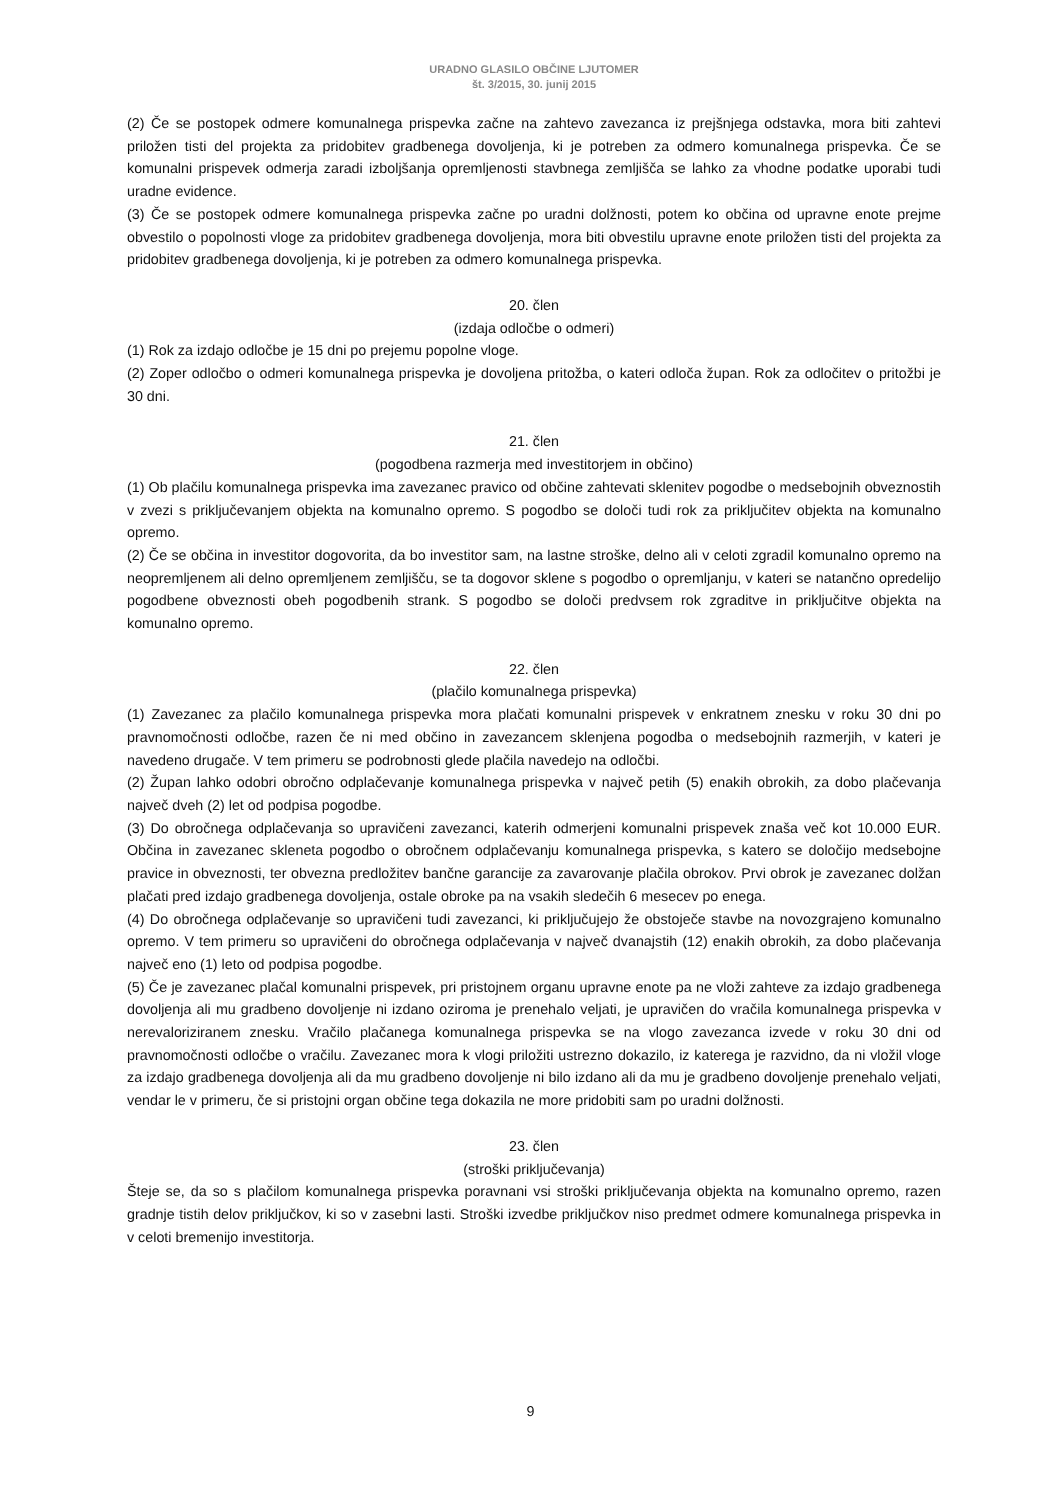URADNO GLASILO OBČINE LJUTOMER
št. 3/2015, 30. junij 2015
(2) Če se postopek odmere komunalnega prispevka začne na zahtevo zavezanca iz prejšnjega odstavka, mora biti zahtevi priložen tisti del projekta za pridobitev gradbenega dovoljenja, ki je potreben za odmero komunalnega prispevka. Če se komunalni prispevek odmerja zaradi izboljšanja opremljenosti stavbnega zemljišča se lahko za vhodne podatke uporabi tudi uradne evidence.
(3) Če se postopek odmere komunalnega prispevka začne po uradni dolžnosti, potem ko občina od upravne enote prejme obvestilo o popolnosti vloge za pridobitev gradbenega dovoljenja, mora biti obvestilu upravne enote priložen tisti del projekta za pridobitev gradbenega dovoljenja, ki je potreben za odmero komunalnega prispevka.
20. člen
(izdaja odločbe o odmeri)
(1) Rok za izdajo odločbe je 15 dni po prejemu popolne vloge.
(2) Zoper odločbo o odmeri komunalnega prispevka je dovoljena pritožba, o kateri odloča župan. Rok za odločitev o pritožbi je 30 dni.
21. člen
(pogodbena razmerja med investitorjem in občino)
(1) Ob plačilu komunalnega prispevka ima zavezanec pravico od občine zahtevati sklenitev pogodbe o medsebojnih obveznostih v zvezi s priključevanjem objekta na komunalno opremo. S pogodbo se določi tudi rok za priključitev objekta na komunalno opremo.
(2) Če se občina in investitor dogovorita, da bo investitor sam, na lastne stroške, delno ali v celoti zgradil komunalno opremo na neopremljenem ali delno opremljenem zemljišču, se ta dogovor sklene s pogodbo o opremljanju, v kateri se natančno opredelijo pogodbene obveznosti obeh pogodbenih strank. S pogodbo se določi predvsem rok zgraditve in priključitve objekta na komunalno opremo.
22. člen
(plačilo komunalnega prispevka)
(1) Zavezanec za plačilo komunalnega prispevka mora plačati komunalni prispevek v enkratnem znesku v roku 30 dni po pravnomočnosti odločbe, razen če ni med občino in zavezancem sklenjena pogodba o medsebojnih razmerjih, v kateri je navedeno drugače. V tem primeru se podrobnosti glede plačila navedejo na odločbi.
(2) Župan lahko odobri obročno odplačevanje komunalnega prispevka v največ petih (5) enakih obrokih, za dobo plačevanja največ dveh (2) let od podpisa pogodbe.
(3) Do obročnega odplačevanja so upravičeni zavezanci, katerih odmerjeni komunalni prispevek znaša več kot 10.000 EUR. Občina in zavezanec skleneta pogodbo o obročnem odplačevanju komunalnega prispevka, s katero se določijo medsebojne pravice in obveznosti, ter obvezna predložitev bančne garancije za zavarovanje plačila obrokov. Prvi obrok je zavezanec dolžan plačati pred izdajo gradbenega dovoljenja, ostale obroke pa na vsakih sledečih 6 mesecev po enega.
(4) Do obročnega odplačevanje so upravičeni tudi zavezanci, ki priključujejo že obstoječe stavbe na novozgrajeno komunalno opremo. V tem primeru so upravičeni do obročnega odplačevanja v največ dvanajstih (12) enakih obrokih, za dobo plačevanja največ eno (1) leto od podpisa pogodbe.
(5) Če je zavezanec plačal komunalni prispevek, pri pristojnem organu upravne enote pa ne vloži zahteve za izdajo gradbenega dovoljenja ali mu gradbeno dovoljenje ni izdano oziroma je prenehalo veljati, je upravičen do vračila komunalnega prispevka v nerevaloriziranem znesku. Vračilo plačanega komunalnega prispevka se na vlogo zavezanca izvede v roku 30 dni od pravnomočnosti odločbe o vračilu. Zavezanec mora k vlogi priložiti ustrezno dokazilo, iz katerega je razvidno, da ni vložil vloge za izdajo gradbenega dovoljenja ali da mu gradbeno dovoljenje ni bilo izdano ali da mu je gradbeno dovoljenje prenehalo veljati, vendar le v primeru, če si pristojni organ občine tega dokazila ne more pridobiti sam po uradni dolžnosti.
23. člen
(stroški priključevanja)
Šteje se, da so s plačilom komunalnega prispevka poravnani vsi stroški priključevanja objekta na komunalno opremo, razen gradnje tistih delov priključkov, ki so v zasebni lasti. Stroški izvedbe priključkov niso predmet odmere komunalnega prispevka in v celoti bremenijo investitorja.
9